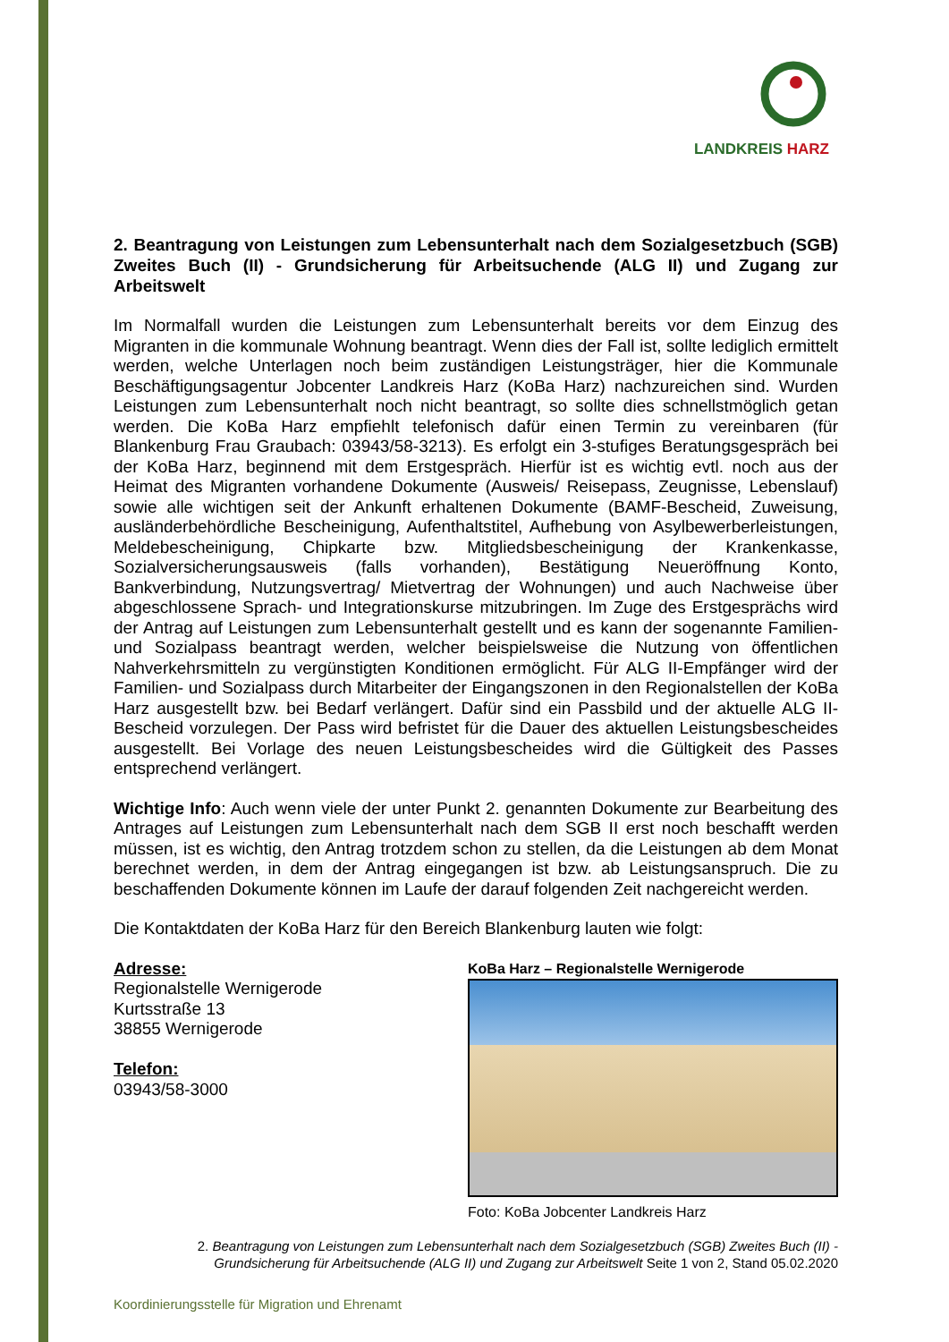LANDKREIS HARZ
2. Beantragung von Leistungen zum Lebensunterhalt nach dem Sozialgesetzbuch (SGB) Zweites Buch (II) - Grundsicherung für Arbeitsuchende (ALG II) und Zugang zur Arbeitswelt
Im Normalfall wurden die Leistungen zum Lebensunterhalt bereits vor dem Einzug des Migranten in die kommunale Wohnung beantragt. Wenn dies der Fall ist, sollte lediglich ermittelt werden, welche Unterlagen noch beim zuständigen Leistungsträger, hier die Kommunale Beschäftigungsagentur Jobcenter Landkreis Harz (KoBa Harz) nachzureichen sind. Wurden Leistungen zum Lebensunterhalt noch nicht beantragt, so sollte dies schnellst­möglich getan werden. Die KoBa Harz empfiehlt telefonisch dafür einen Termin zu vereinbaren (für Blankenburg Frau Graubach: 03943/58-3213). Es erfolgt ein 3-stufiges Beratungsgespräch bei der KoBa Harz, beginnend mit dem Erstgespräch. Hierfür ist es wichtig evtl. noch aus der Heimat des Migranten vorhandene Dokumente (Ausweis/ Reisepass, Zeugnisse, Lebenslauf) sowie alle wichtigen seit der Ankunft erhaltenen Dokumente (BAMF-Bescheid, Zuweisung, ausländerbehördliche Bescheinigung, Aufenthalts­titel, Aufhebung von Asylbewerberleistungen, Meldebescheinigung, Chipkarte bzw. Mitglieds­bescheinigung der Krankenkasse, Sozialversicherungsausweis (falls vorhanden), Bestätigung Neueröffnung Konto, Bankverbindung, Nutzungsvertrag/ Mietvertrag der Wohnungen) und auch Nachweise über abgeschlossene Sprach- und Integrationskurse mitzubringen. Im Zuge des Erstgesprächs wird der Antrag auf Leistungen zum Lebensunterhalt gestellt und es kann der sogenannte Familien- und Sozialpass beantragt werden, welcher beispielsweise die Nutzung von öffentlichen Nahverkehrsmitteln zu vergünstigten Konditionen ermöglicht. Für ALG II-Empfänger wird der Familien- und Sozialpass durch Mitarbeiter der Eingangszonen in den Regionalstellen der KoBa Harz ausgestellt bzw. bei Bedarf verlängert. Dafür sind ein Passbild und der aktuelle ALG II-Bescheid vorzulegen. Der Pass wird befristet für die Dauer des aktuellen Leistungsbescheides ausgestellt. Bei Vorlage des neuen Leistungsbescheides wird die Gültigkeit des Passes entsprechend verlängert.
Wichtige Info: Auch wenn viele der unter Punkt 2. genannten Dokumente zur Bearbeitung des Antrages auf Leistungen zum Lebensunterhalt nach dem SGB II erst noch beschafft werden müssen, ist es wichtig, den Antrag trotzdem schon zu stellen, da die Leistungen ab dem Monat berechnet werden, in dem der Antrag eingegangen ist bzw. ab Leistungs­anspruch. Die zu beschaffenden Dokumente können im Laufe der darauf folgenden Zeit nachgereicht werden.
Die Kontaktdaten der KoBa Harz für den Bereich Blankenburg lauten wie folgt:
Adresse:
Regionalstelle Wernigerode
Kurtsstraße 13
38855 Wernigerode
Telefon:
03943/58-3000
KoBa Harz – Regionalstelle Wernigerode
Foto: KoBa Jobcenter Landkreis Harz
2. Beantragung von Leistungen zum Lebensunterhalt nach dem Sozialgesetzbuch (SGB) Zweites Buch (II) -
Grundsicherung für Arbeitsuchende (ALG II) und Zugang zur Arbeitswelt Seite 1 von 2, Stand 05.02.2020
Koordinierungsstelle für Migration und Ehrenamt